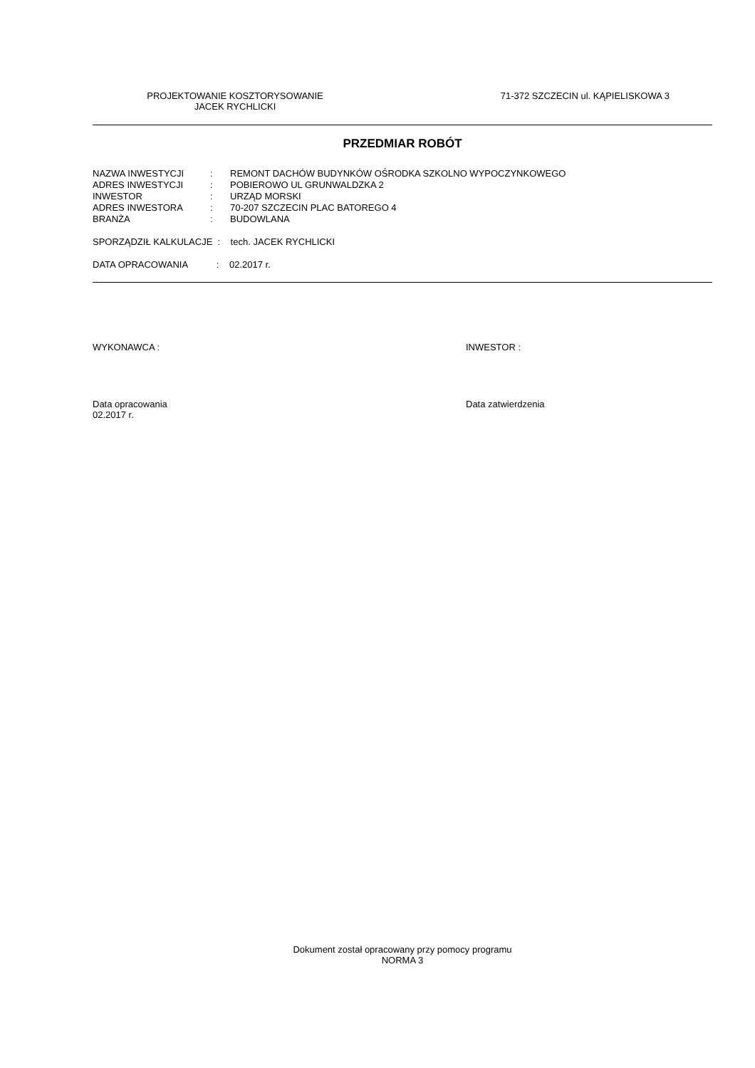PROJEKTOWANIE KOSZTORYSOWANIE
JACEK RYCHLICKI
71-372 SZCZECIN ul. KĄPIELISKOWA 3
PRZEDMIAR ROBÓT
| NAZWA INWESTYCJI | : | REMONT DACHÓW BUDYNKÓW OŚRODKA SZKOLNO WYPOCZYNKOWEGO |
| ADRES INWESTYCJI | : | POBIEROWO UL GRUNWALDZKA 2 |
| INWESTOR | : | URZĄD MORSKI |
| ADRES INWESTORA | : | 70-207 SZCZECIN PLAC BATOREGO 4 |
| BRANŻA | : | BUDOWLANA |
| SPORZĄDZIŁ KALKULACJE : tech. JACEK RYCHLICKI | | |
| DATA OPRACOWANIA : 02.2017 r. | | |
WYKONAWCA : INWESTOR :
Data opracowania
02.2017 r.
Data zatwierdzenia
Dokument został opracowany przy pomocy programu
NORMA 3